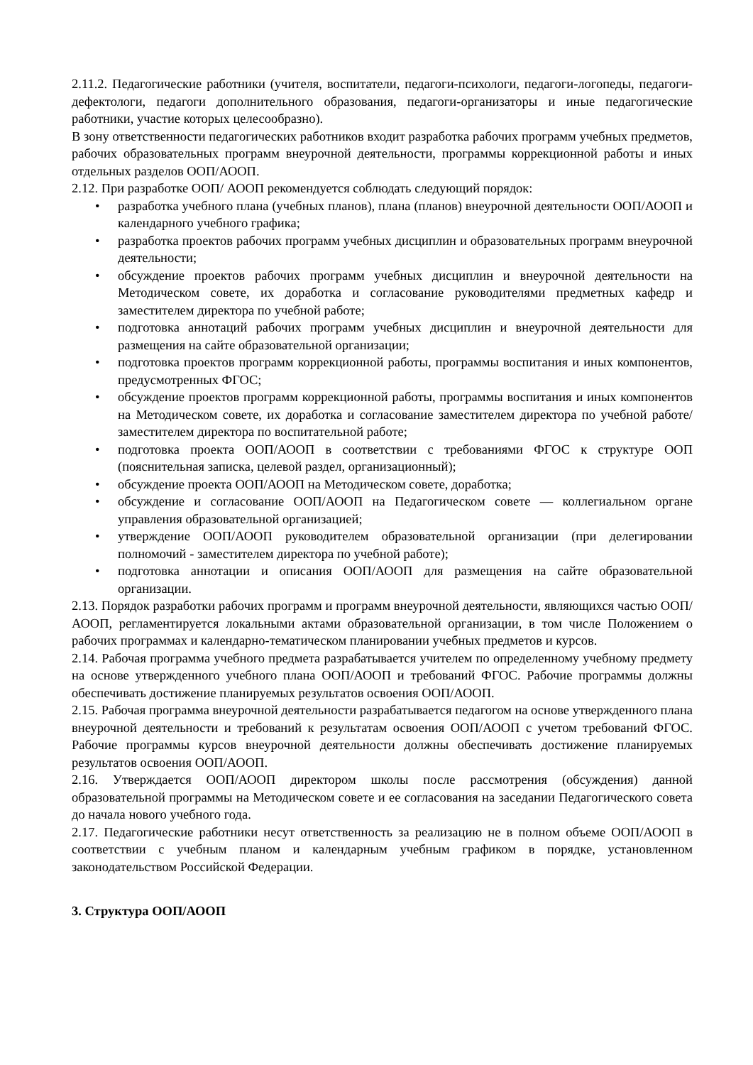2.11.2. Педагогические работники (учителя, воспитатели, педагоги-психологи, педагоги-логопеды, педагоги-дефектологи, педагоги дополнительного образования, педагоги-организаторы и иные педагогические работники, участие которых целесообразно).
В зону ответственности педагогических работников входит разработка рабочих программ учебных предметов, рабочих образовательных программ внеурочной деятельности, программы коррекционной работы и иных отдельных разделов ООП/АООП.
2.12. При разработке ООП/ АООП рекомендуется соблюдать следующий порядок:
• разработка учебного плана (учебных планов), плана (планов) внеурочной деятельности ООП/АООП и календарного учебного графика;
• разработка проектов рабочих программ учебных дисциплин и образовательных программ внеурочной деятельности;
• обсуждение проектов рабочих программ учебных дисциплин и внеурочной деятельности на Методическом совете, их доработка и согласование руководителями предметных кафедр и заместителем директора по учебной работе;
• подготовка аннотаций рабочих программ учебных дисциплин и внеурочной деятельности для размещения на сайте образовательной организации;
• подготовка проектов программ коррекционной работы, программы воспитания и иных компонентов, предусмотренных ФГОС;
• обсуждение проектов программ коррекционной работы, программы воспитания и иных компонентов на Методическом совете, их доработка и согласование заместителем директора по учебной работе/заместителем директора по воспитательной работе;
• подготовка проекта ООП/АООП в соответствии с требованиями ФГОС к структуре ООП (пояснительная записка, целевой раздел, организационный);
• обсуждение проекта ООП/АООП на Методическом совете, доработка;
• обсуждение и согласование ООП/АООП на Педагогическом совете — коллегиальном органе управления образовательной организацией;
• утверждение ООП/АООП руководителем образовательной организации (при делегировании полномочий - заместителем директора по учебной работе);
• подготовка аннотации и описания ООП/АООП для размещения на сайте образовательной организации.
2.13. Порядок разработки рабочих программ и программ внеурочной деятельности, являющихся частью ООП/АООП, регламентируется локальными актами образовательной организации, в том числе Положением о рабочих программах и календарно-тематическом планировании учебных предметов и курсов.
2.14. Рабочая программа учебного предмета разрабатывается учителем по определенному учебному предмету на основе утвержденного учебного плана ООП/АООП и требований ФГОС. Рабочие программы должны обеспечивать достижение планируемых результатов освоения ООП/АООП.
2.15. Рабочая программа внеурочной деятельности разрабатывается педагогом на основе утвержденного плана внеурочной деятельности и требований к результатам освоения ООП/АООП с учетом требований ФГОС. Рабочие программы курсов внеурочной деятельности должны обеспечивать достижение планируемых результатов освоения ООП/АООП.
2.16. Утверждается ООП/АООП директором школы после рассмотрения (обсуждения) данной образовательной программы на Методическом совете и ее согласования на заседании Педагогического совета до начала нового учебного года.
2.17. Педагогические работники несут ответственность за реализацию не в полном объеме ООП/АООП в соответствии с учебным планом и календарным учебным графиком в порядке, установленном законодательством Российской Федерации.
3. Структура ООП/АООП